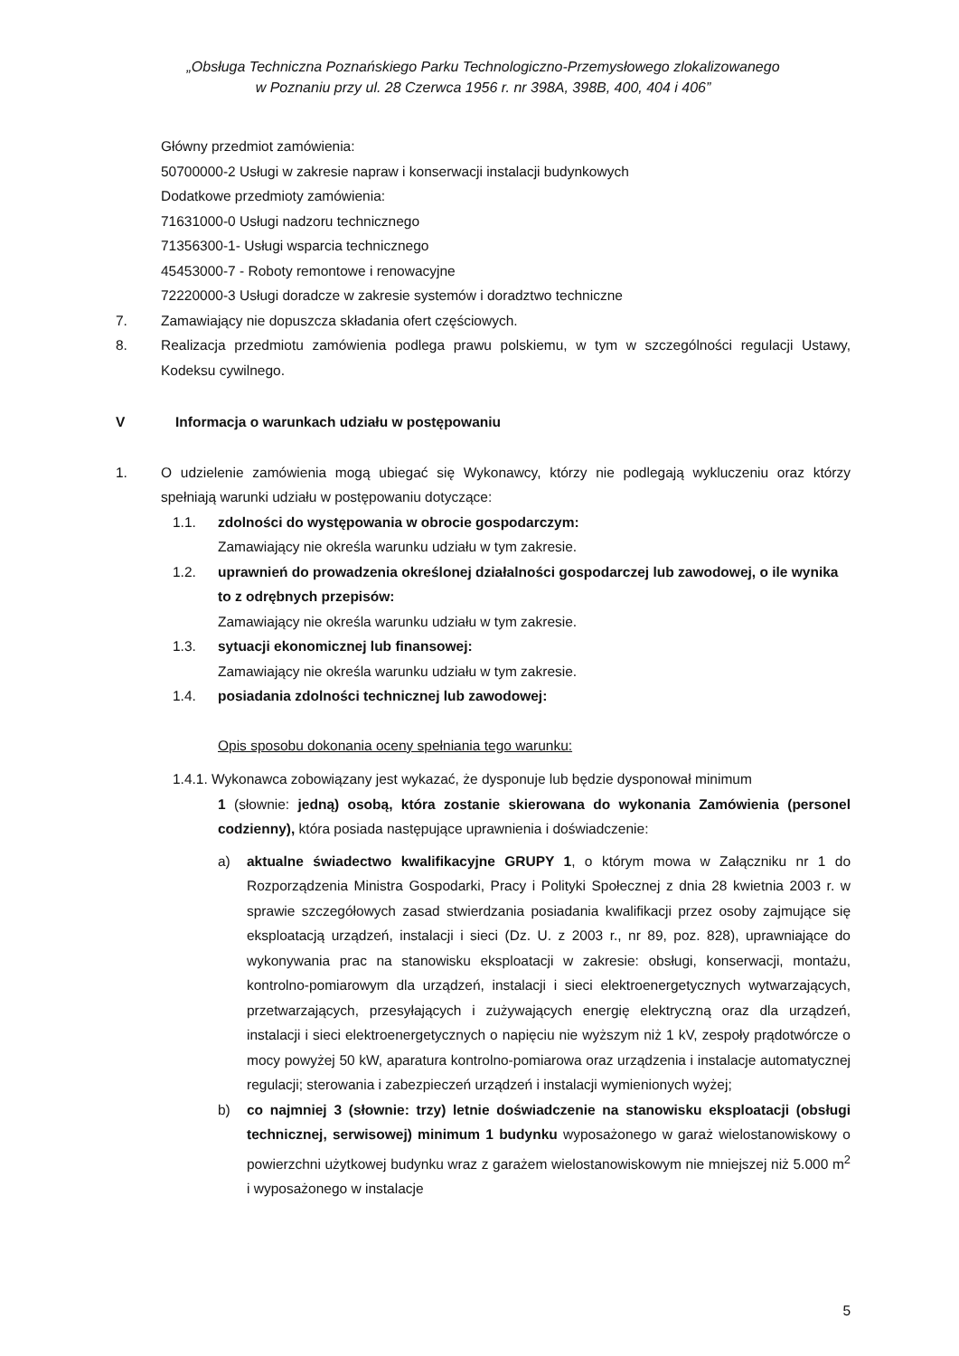„Obsługa Techniczna Poznańskiego Parku Technologiczno-Przemysłowego zlokalizowanego
w Poznaniu przy ul. 28 Czerwca 1956 r. nr 398A, 398B, 400, 404 i 406”
Główny przedmiot zamówienia:
50700000-2 Usługi w zakresie napraw i konserwacji instalacji budynkowych
Dodatkowe przedmioty zamówienia:
71631000-0 Usługi nadzoru technicznego
71356300-1- Usługi wsparcia technicznego
45453000-7 - Roboty remontowe i renowacyjne
72220000-3 Usługi doradcze w zakresie systemów i doradztwo techniczne
7. Zamawiający nie dopuszcza składania ofert częściowych.
8. Realizacja przedmiotu zamówienia podlega prawu polskiemu, w tym w szczególności regulacji Ustawy, Kodeksu cywilnego.
V Informacja o warunkach udziału w postępowaniu
1. O udzielenie zamówienia mogą ubiegać się Wykonawcy, którzy nie podlegają wykluczeniu oraz którzy spełniają warunki udziału w postępowaniu dotyczące:
1.1. zdolności do występowania w obrocie gospodarczym:
Zamawiający nie określa warunku udziału w tym zakresie.
1.2. uprawnień do prowadzenia określonej działalności gospodarczej lub zawodowej, o ile wynika to z odrębnych przepisów:
Zamawiający nie określa warunku udziału w tym zakresie.
1.3. sytuacji ekonomicznej lub finansowej:
Zamawiający nie określa warunku udziału w tym zakresie.
1.4. posiadania zdolności technicznej lub zawodowej:
Opis sposobu dokonania oceny spełniania tego warunku:
1.4.1. Wykonawca zobowiązany jest wykazać, że dysponuje lub będzie dysponował minimum
1 (słownie: jedną) osobą, która zostanie skierowana do wykonania Zamówienia (personel codzienny), która posiada następujące uprawnienia i doświadczenie:
a) aktualne świadectwo kwalifikacyjne GRUPY 1, o którym mowa w Załączniku nr 1 do Rozporządzenia Ministra Gospodarki, Pracy i Polityki Społecznej z dnia 28 kwietnia 2003 r. w sprawie szczegółowych zasad stwierdzania posiadania kwalifikacji przez osoby zajmujące się eksploatacją urządzeń, instalacji i sieci (Dz. U. z 2003 r., nr 89, poz. 828), uprawniające do wykonywania prac na stanowisku eksploatacji w zakresie: obsługi, konserwacji, montażu, kontrolno-pomiarowym dla urządzeń, instalacji i sieci elektroenergetycznych wytwarzających, przetwarzających, przesyłających i zużywających energię elektryczną oraz dla urządzeń, instalacji i sieci elektroenergetycznych o napięciu nie wyższym niż 1 kV, zespoły prądotwórcze o mocy powyżej 50 kW, aparatura kontrolno-pomiarowa oraz urządzenia i instalacje automatycznej regulacji; sterowania i zabezpieczeń urządzeń i instalacji wymienionych wyżej;
b) co najmniej 3 (słownie: trzy) letnie doświadczenie na stanowisku eksploatacji (obsługi technicznej, serwisowej) minimum 1 budynku wyposażonego w garaż wielostanowiskowy o powierzchni użytkowej budynku wraz z garażem wielostanowiskowym nie mniejszej niż 5.000 m<sup>2</sup> i wyposażonego w instalacje
5